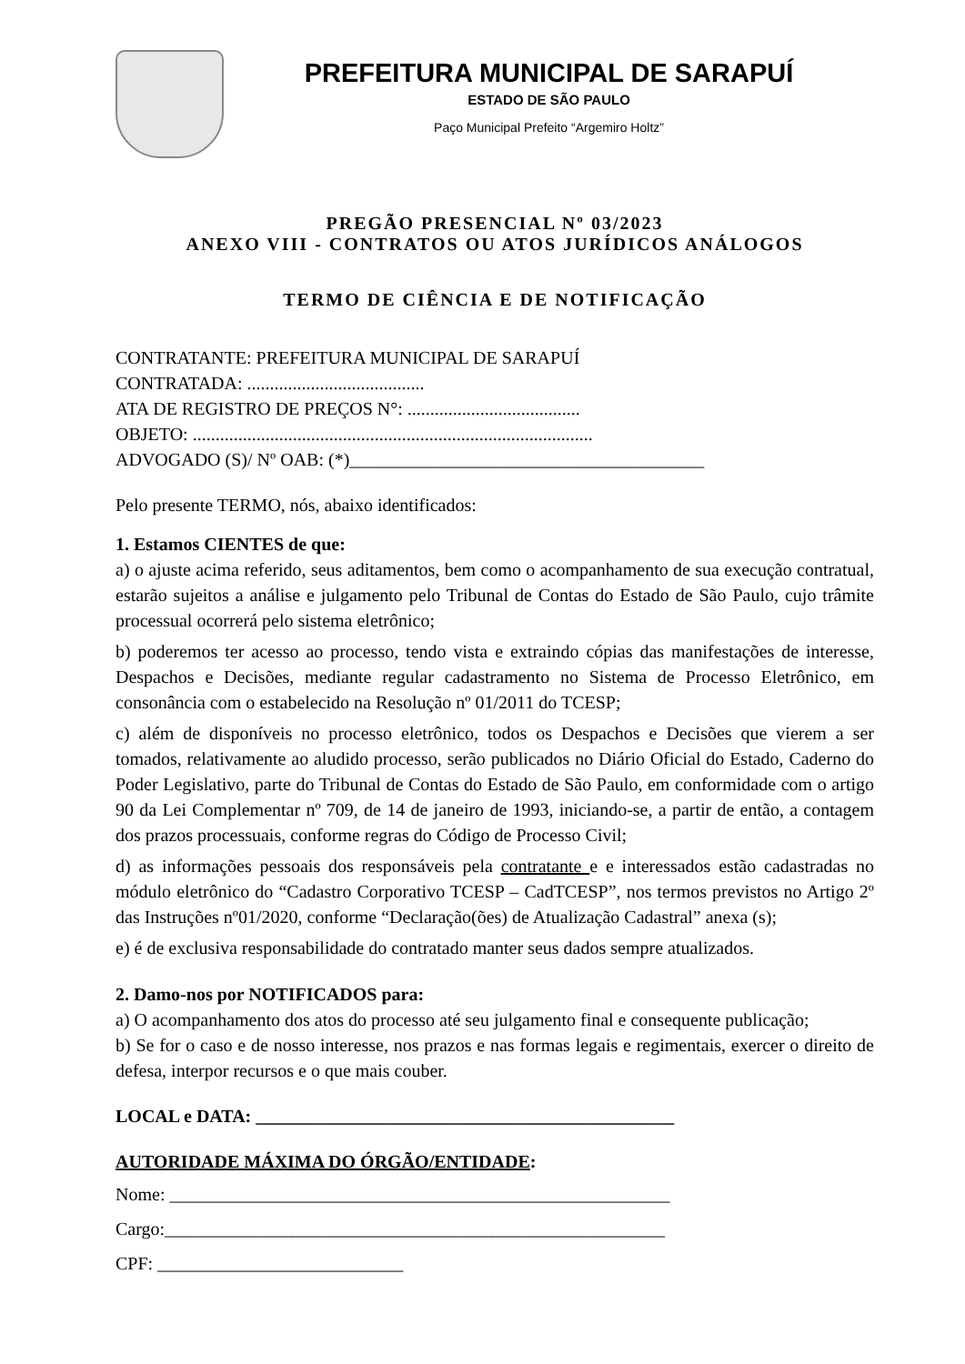PREFEITURA MUNICIPAL DE SARAPUÍ
ESTADO DE SÃO PAULO
Paço Municipal Prefeito “Argemiro Holtz”
PREGÃO PRESENCIAL Nº 03/2023
ANEXO VIII - CONTRATOS OU ATOS JURÍDICOS ANÁLOGOS
TERMO DE CIÊNCIA E DE NOTIFICAÇÃO
CONTRATANTE: PREFEITURA MUNICIPAL DE SARAPUÍ
CONTRATADA: .......................................
ATA DE REGISTRO DE PREÇOS N°: ......................................
OBJETO: ........................................................................................
ADVOGADO (S)/ Nº OAB: (*)_______________________________________
Pelo presente TERMO, nós, abaixo identificados:
1. Estamos CIENTES de que:
a) o ajuste acima referido, seus aditamentos, bem como o acompanhamento de sua execução contratual, estarão sujeitos a análise e julgamento pelo Tribunal de Contas do Estado de São Paulo, cujo trâmite processual ocorrerá pelo sistema eletrônico;
b) poderemos ter acesso ao processo, tendo vista e extraindo cópias das manifestações de interesse, Despachos e Decisões, mediante regular cadastramento no Sistema de Processo Eletrônico, em consonância com o estabelecido na Resolução nº 01/2011 do TCESP;
c) além de disponíveis no processo eletrônico, todos os Despachos e Decisões que vierem a ser tomados, relativamente ao aludido processo, serão publicados no Diário Oficial do Estado, Caderno do Poder Legislativo, parte do Tribunal de Contas do Estado de São Paulo, em conformidade com o artigo 90 da Lei Complementar nº 709, de 14 de janeiro de 1993, iniciando-se, a partir de então, a contagem dos prazos processuais, conforme regras do Código de Processo Civil;
d) as informações pessoais dos responsáveis pela contratante e e interessados estão cadastradas no módulo eletrônico do “Cadastro Corporativo TCESP – CadTCESP”, nos termos previstos no Artigo 2º das Instruções nº01/2020, conforme “Declaração(ões) de Atualização Cadastral” anexa (s);
e) é de exclusiva responsabilidade do contratado manter seus dados sempre atualizados.
2. Damo-nos por NOTIFICADOS para:
a) O acompanhamento dos atos do processo até seu julgamento final e consequente publicação;
b) Se for o caso e de nosso interesse, nos prazos e nas formas legais e regimentais, exercer o direito de defesa, interpor recursos e o que mais couber.
LOCAL e DATA: ______________________________________________
AUTORIDADE MÁXIMA DO ÓRGÃO/ENTIDADE:
Nome: _______________________________________________________
Cargo:_______________________________________________________
CPF: ___________________________